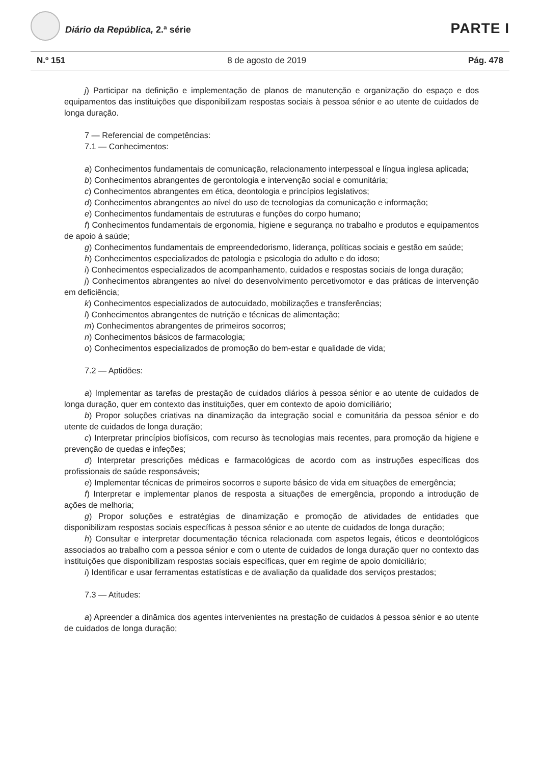Diário da República, 2.ª série PARTE I
N.º 151 8 de agosto de 2019 Pág. 478
j) Participar na definição e implementação de planos de manutenção e organização do espaço e dos equipamentos das instituições que disponibilizam respostas sociais à pessoa sénior e ao utente de cuidados de longa duração.
7 — Referencial de competências:
7.1 — Conhecimentos:
a) Conhecimentos fundamentais de comunicação, relacionamento interpessoal e língua inglesa aplicada;
b) Conhecimentos abrangentes de gerontologia e intervenção social e comunitária;
c) Conhecimentos abrangentes em ética, deontologia e princípios legislativos;
d) Conhecimentos abrangentes ao nível do uso de tecnologias da comunicação e informação;
e) Conhecimentos fundamentais de estruturas e funções do corpo humano;
f) Conhecimentos fundamentais de ergonomia, higiene e segurança no trabalho e produtos e equipamentos de apoio à saúde;
g) Conhecimentos fundamentais de empreendedorismo, liderança, políticas sociais e gestão em saúde;
h) Conhecimentos especializados de patologia e psicologia do adulto e do idoso;
i) Conhecimentos especializados de acompanhamento, cuidados e respostas sociais de longa duração;
j) Conhecimentos abrangentes ao nível do desenvolvimento percetivomotor e das práticas de intervenção em deficiência;
k) Conhecimentos especializados de autocuidado, mobilizações e transferências;
l) Conhecimentos abrangentes de nutrição e técnicas de alimentação;
m) Conhecimentos abrangentes de primeiros socorros;
n) Conhecimentos básicos de farmacologia;
o) Conhecimentos especializados de promoção do bem-estar e qualidade de vida;
7.2 — Aptidões:
a) Implementar as tarefas de prestação de cuidados diários à pessoa sénior e ao utente de cuidados de longa duração, quer em contexto das instituições, quer em contexto de apoio domiciliário;
b) Propor soluções criativas na dinamização da integração social e comunitária da pessoa sénior e do utente de cuidados de longa duração;
c) Interpretar princípios biofísicos, com recurso às tecnologias mais recentes, para promoção da higiene e prevenção de quedas e infeções;
d) Interpretar prescrições médicas e farmacológicas de acordo com as instruções específicas dos profissionais de saúde responsáveis;
e) Implementar técnicas de primeiros socorros e suporte básico de vida em situações de emergência;
f) Interpretar e implementar planos de resposta a situações de emergência, propondo a introdução de ações de melhoria;
g) Propor soluções e estratégias de dinamização e promoção de atividades de entidades que disponibilizam respostas sociais específicas à pessoa sénior e ao utente de cuidados de longa duração;
h) Consultar e interpretar documentação técnica relacionada com aspetos legais, éticos e deontológicos associados ao trabalho com a pessoa sénior e com o utente de cuidados de longa duração quer no contexto das instituições que disponibilizam respostas sociais específicas, quer em regime de apoio domiciliário;
i) Identificar e usar ferramentas estatísticas e de avaliação da qualidade dos serviços prestados;
7.3 — Atitudes:
a) Apreender a dinâmica dos agentes intervenientes na prestação de cuidados à pessoa sénior e ao utente de cuidados de longa duração;